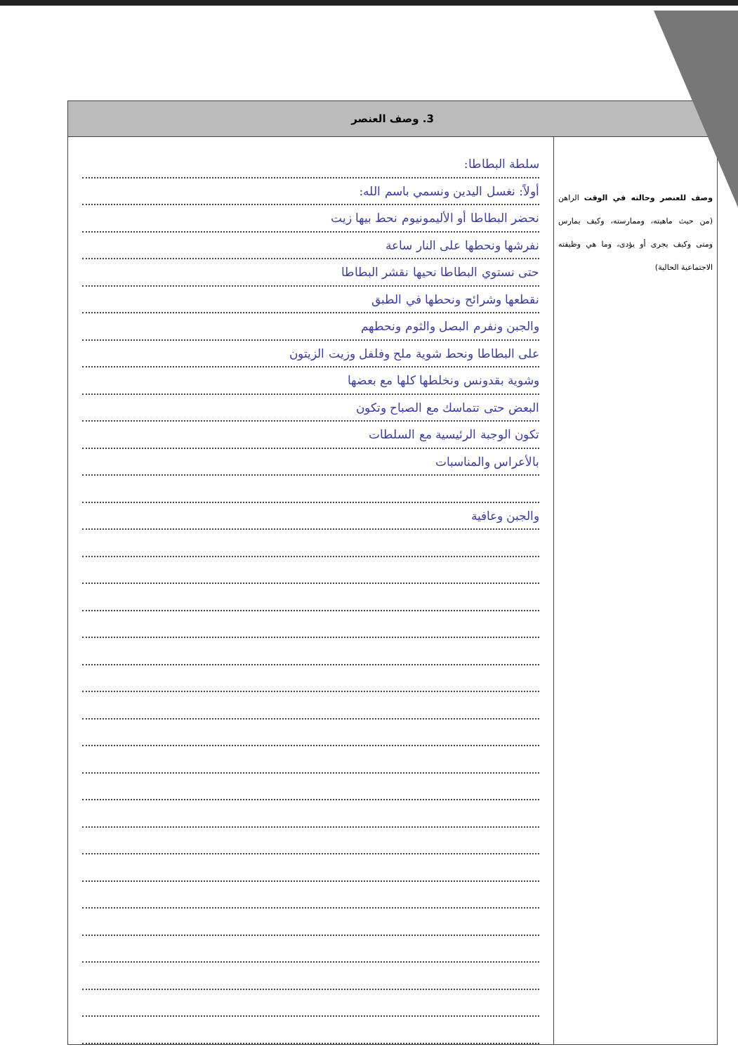| 3. وصف العنصر | |
| --- | --- |
| وصف للعنصر وحالته في الوقت الراهن (من حيث ماهيته، وممارسته، وكيف يمارس ومتى وكيف يجرى أو يؤدى، وما هي وظيفته الاجتماعية الحالية) | سلطة البطاطا: أولاً: نغسل اليدين ونسمي باسم الله: نحضر البطاطا أو الأليمونيوم نحط بيها زيت نفرشها ونحطها على النار ساعة حتى نستوي البطاطا نحيها نقشر البطاطا نقطعها وشرائح ونحطها في الطبق والجبن ونفرم البصل والثوم ونحطهم على البطاطا ونحط شوية ملح وفلفل وزيت الزيتون وشوية بقدونس ونخلطها كلها مع بعضها البعض حتى تتماسك مع الصباح وتكون تكون الوجبة الرئيسية مع السلطات بالأعراس والمناسبات والجبن وعافية |